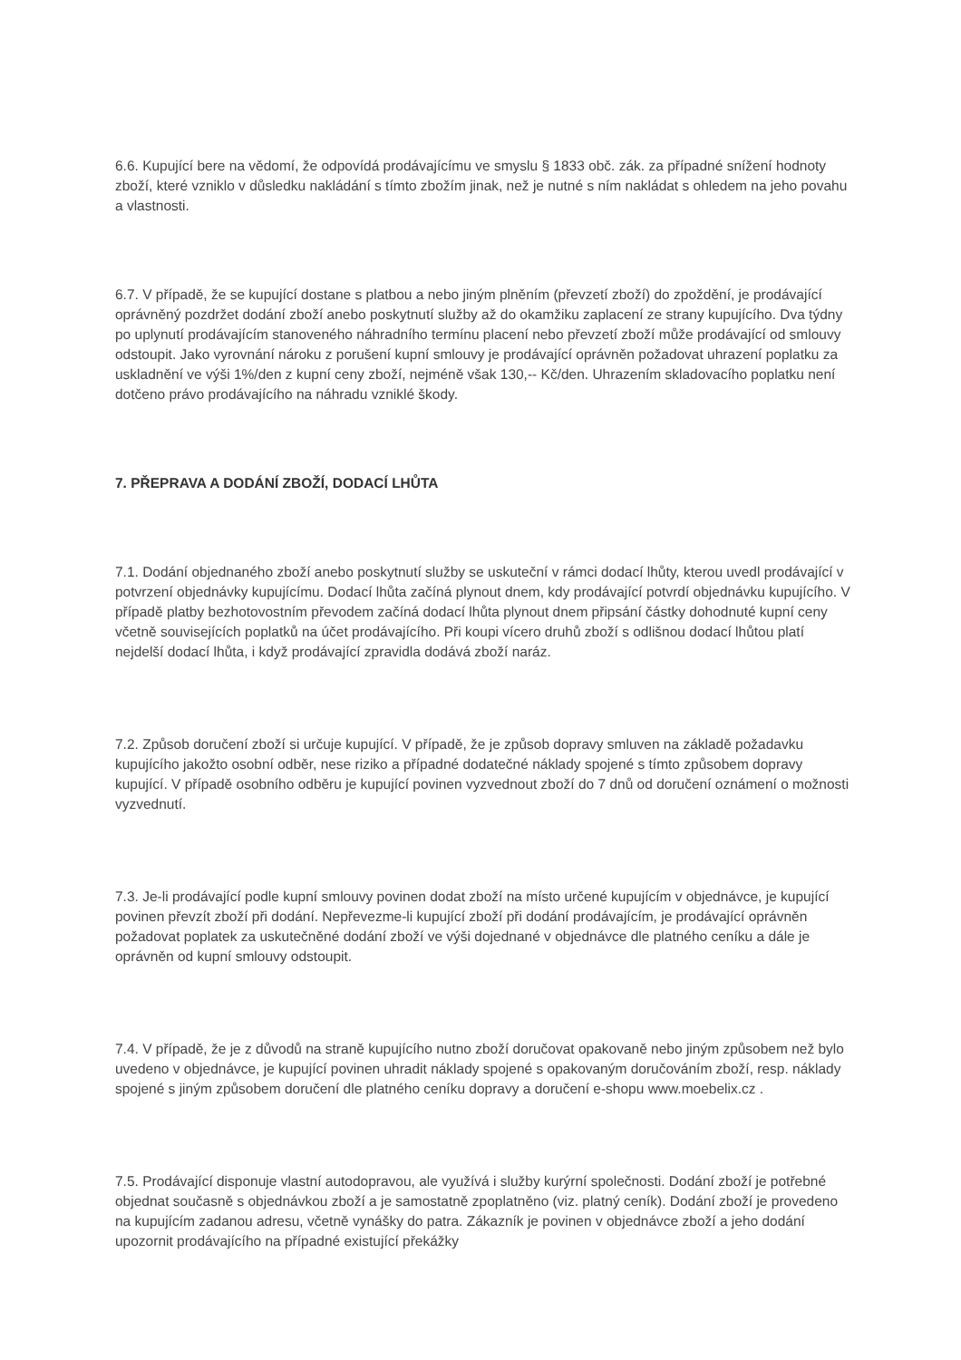6.6. Kupující bere na vědomí, že odpovídá prodávajícímu ve smyslu § 1833 obč. zák. za případné snížení hodnoty zboží, které vzniklo v důsledku nakládání s tímto zbožím jinak, než je nutné s ním nakládat s ohledem na jeho povahu a vlastnosti.
6.7. V případě, že se kupující dostane s platbou a nebo jiným plněním (převzetí zboží) do zpoždění, je prodávající oprávněný pozdržet dodání zboží anebo poskytnutí služby až do okamžiku zaplacení ze strany kupujícího. Dva týdny po uplynutí prodávajícím stanoveného náhradního termínu placení nebo převzetí zboží může prodávající od smlouvy odstoupit. Jako vyrovnání nároku z porušení kupní smlouvy je prodávající oprávněn požadovat uhrazení poplatku za uskladnění ve výši 1%/den z kupní ceny zboží, nejméně však 130,-- Kč/den. Uhrazením skladovacího poplatku není dotčeno právo prodávajícího na náhradu vzniklé škody.
7. PŘEPRAVA A DODÁNÍ ZBOŽÍ, DODACÍ LHŮTA
7.1. Dodání objednaného zboží anebo poskytnutí služby se uskuteční v rámci dodací lhůty, kterou uvedl prodávající v potvrzení objednávky kupujícímu. Dodací lhůta začíná plynout dnem, kdy prodávající potvrdí objednávku kupujícího. V případě platby bezhotovostním převodem začíná dodací lhůta plynout dnem připsání částky dohodnuté kupní ceny včetně souvisejících poplatků na účet prodávajícího. Při koupi vícero druhů zboží s odlišnou dodací lhůtou platí nejdelší dodací lhůta, i když prodávající zpravidla dodává zboží naráz.
7.2. Způsob doručení zboží si určuje kupující. V případě, že je způsob dopravy smluven na základě požadavku kupujícího jakožto osobní odběr, nese riziko a případné dodatečné náklady spojené s tímto způsobem dopravy kupující. V případě osobního odběru je kupující povinen vyzvednout zboží do 7 dnů od doručení oznámení o možnosti vyzvednutí.
7.3. Je-li prodávající podle kupní smlouvy povinen dodat zboží na místo určené kupujícím v objednávce, je kupující povinen převzít zboží při dodání. Nepřevezme-li kupující zboží při dodání prodávajícím, je prodávající oprávněn požadovat poplatek za uskutečněné dodání zboží ve výši dojednané v objednávce dle platného ceníku a dále je oprávněn od kupní smlouvy odstoupit.
7.4. V případě, že je z důvodů na straně kupujícího nutno zboží doručovat opakovaně nebo jiným způsobem než bylo uvedeno v objednávce, je kupující povinen uhradit náklady spojené s opakovaným doručováním zboží, resp. náklady spojené s jiným způsobem doručení dle platného ceníku dopravy a doručení e-shopu www.moebelix.cz .
7.5. Prodávající disponuje vlastní autodopravou, ale využívá i služby kurýrní společnosti. Dodání zboží je potřebné objednat současně s objednávkou zboží a je samostatně zpoplatněno (viz. platný ceník). Dodání zboží je provedeno na kupujícím zadanou adresu, včetně vynášky do patra. Zákazník je povinen v objednávce zboží a jeho dodání upozornit prodávajícího na případné existující překážky